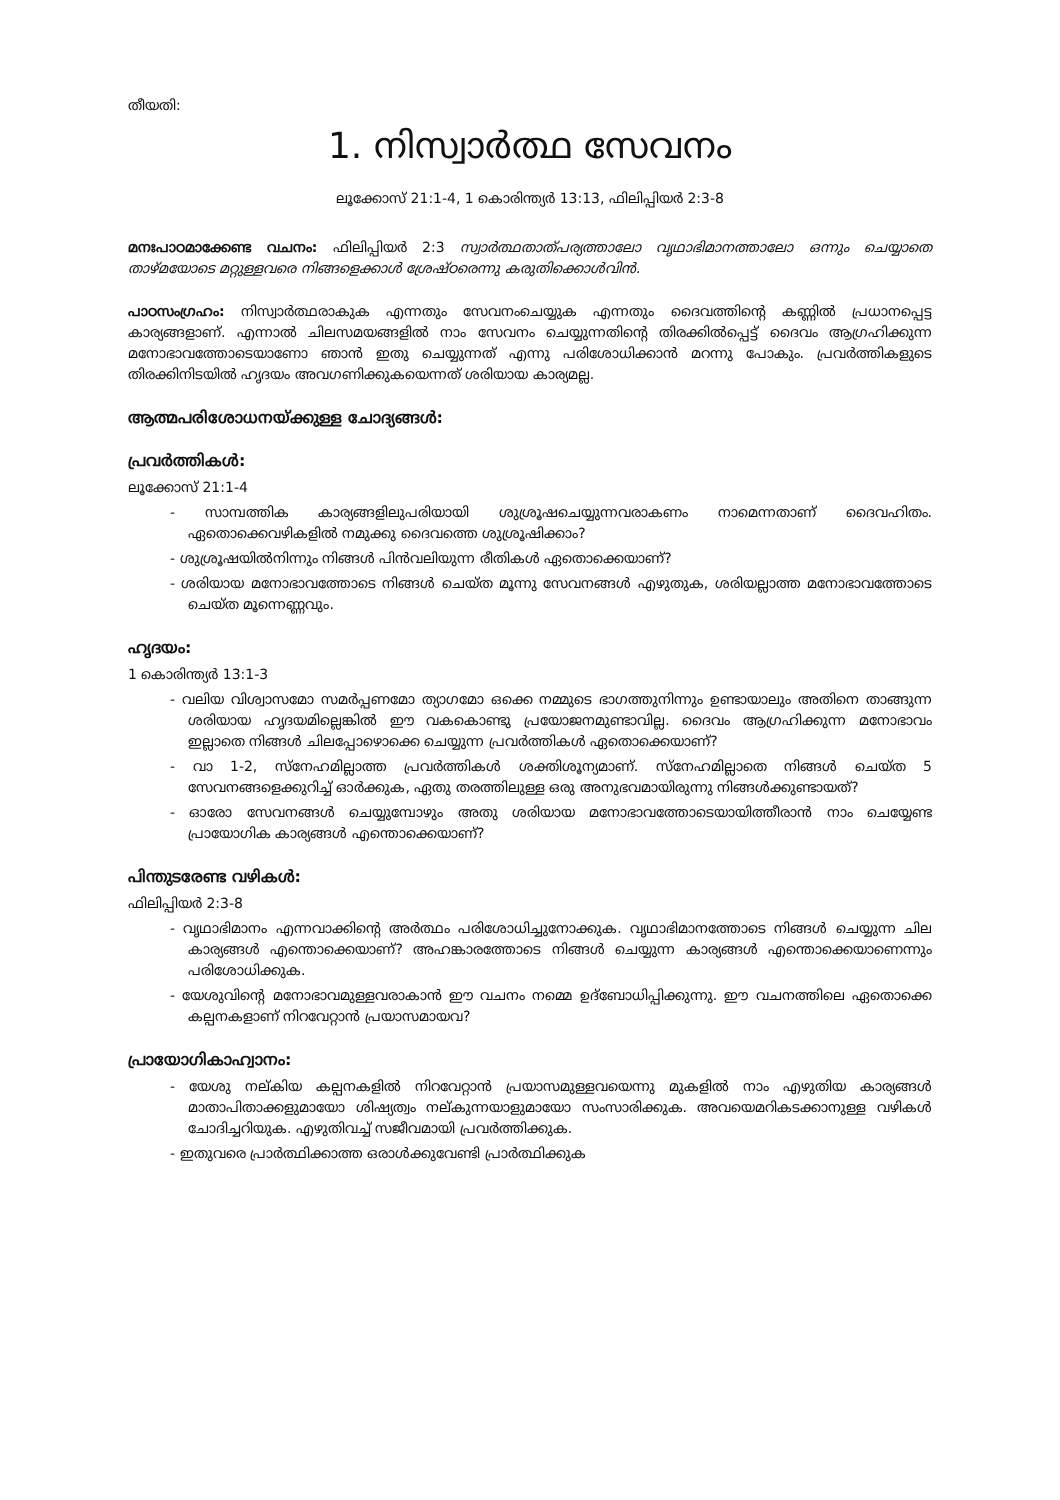തീയതി:
1. നിസ്വാർത്ഥ സേവനം
ലൂക്കോസ് 21:1-4, 1 കൊരിന്ത്യർ 13:13, ഫിലിപ്പിയർ 2:3-8
മനഃപാഠമാക്കേണ്ട വചനം: ഫിലിപ്പിയർ 2:3 സ്വാർത്ഥതാത്പര്യത്താലോ വൃഥാഭിമാനത്താലോ ഒന്നും ചെയ്യാതെ താഴ്മയോടെ മറ്റുള്ളവരെ നിങ്ങളെക്കാൾ ശ്രേഷ്ഠരെന്നു കരുതിക്കൊൾവിൻ.
പാഠസംഗ്രഹം: നിസ്വാർത്ഥരാകുക എന്നതും സേവനംചെയ്യുക എന്നതും ദൈവത്തിന്റെ കണ്ണിൽ പ്രധാനപ്പെട്ട കാര്യങ്ങളാണ്. എന്നാൽ ചിലസമയങ്ങളിൽ നാം സേവനം ചെയ്യുന്നതിന്റെ തിരക്കിൽപ്പെട്ട് ദൈവം ആഗ്രഹിക്കുന്ന മനോഭാവത്തോടെയാണോ ഞാൻ ഇതു ചെയ്യുന്നത് എന്നു പരിശോധിക്കാൻ മറന്നു പോകും. പ്രവർത്തികളുടെ തിരക്കിനിടയിൽ ഹൃദയം അവഗണിക്കുകയെന്നത് ശരിയായ കാര്യമല്ല.
ആത്മപരിശോധനയ്ക്കുള്ള ചോദ്യങ്ങൾ:
പ്രവർത്തികൾ:
ലൂക്കോസ് 21:1-4
- സാമ്പത്തിക കാര്യങ്ങളിലുപരിയായി ശുശ്രൂഷചെയ്യുന്നവരാകണം നാമെന്നതാണ് ദൈവഹിതം. ഏതൊക്കെവഴികളിൽ നമുക്കു ദൈവത്തെ ശുശ്രൂഷിക്കാം?
- ശുശ്രൂഷയിൽനിന്നും നിങ്ങൾ പിൻവലിയുന്ന രീതികൾ ഏതൊക്കെയാണ്?
- ശരിയായ മനോഭാവത്തോടെ നിങ്ങൾ ചെയ്ത മൂന്നു സേവനങ്ങൾ എഴുതുക, ശരിയല്ലാത്ത മനോഭാവത്തോടെ ചെയ്ത മൂന്നെണ്ണവും.
ഹൃദയം:
1 കൊരിന്ത്യർ 13:1-3
- വലിയ വിശ്വാസമോ സമർപ്പണമോ ത്യാഗമോ ഒക്കെ നമ്മുടെ ഭാഗത്തുനിന്നും ഉണ്ടായാലും അതിനെ താങ്ങുന്ന ശരിയായ ഹൃദയമില്ലെങ്കിൽ ഈ വകകൊണ്ടു പ്രയോജനമുണ്ടാവില്ല. ദൈവം ആഗ്രഹിക്കുന്ന മനോഭാവം ഇല്ലാതെ നിങ്ങൾ ചിലപ്പോഴൊക്കെ ചെയ്യുന്ന പ്രവർത്തികൾ ഏതൊക്കെയാണ്?
- വാ 1-2, സ്നേഹമില്ലാത്ത പ്രവർത്തികൾ ശക്തിശൂന്യമാണ്. സ്നേഹമില്ലാതെ നിങ്ങൾ ചെയ്ത 5 സേവനങ്ങളെക്കുറിച്ച് ഓർക്കുക, ഏതു തരത്തിലുള്ള ഒരു അനുഭവമായിരുന്നു നിങ്ങൾക്കുണ്ടായത്?
- ഓരോ സേവനങ്ങൾ ചെയ്യുമ്പോഴും അതു ശരിയായ മനോഭാവത്തോടെയായിത്തീരാൻ നാം ചെയ്യേണ്ട പ്രായോഗിക കാര്യങ്ങൾ എന്തൊക്കെയാണ്?
പിന്തുടരേണ്ട വഴികൾ:
ഫിലിപ്പിയർ 2:3-8
- വൃഥാഭിമാനം എന്നവാക്കിന്റെ അർത്ഥം പരിശോധിച്ചുനോക്കുക. വൃഥാഭിമാനത്തോടെ നിങ്ങൾ ചെയ്യുന്ന ചില കാര്യങ്ങൾ എന്തൊക്കെയാണ്? അഹങ്കാരത്തോടെ നിങ്ങൾ ചെയ്യുന്ന കാര്യങ്ങൾ എന്തൊക്കെയാണെന്നും പരിശോധിക്കുക.
- യേശുവിന്റെ മനോഭാവമുള്ളവരാകാൻ ഈ വചനം നമ്മെ ഉദ്ബോധിപ്പിക്കുന്നു. ഈ വചനത്തിലെ ഏതൊക്കെ കല്പനകളാണ് നിറവേറ്റാൻ പ്രയാസമായവ?
പ്രായോഗികാഹ്വാനം:
- യേശു നല്കിയ കല്പനകളിൽ നിറവേറ്റാൻ പ്രയാസമുള്ളവയെന്നു മുകളിൽ നാം എഴുതിയ കാര്യങ്ങൾ മാതാപിതാക്കളുമായോ ശിഷ്യത്വം നല്കുന്നയാളുമായോ സംസാരിക്കുക. അവയെമറികടക്കാനുള്ള വഴികൾ ചോദിച്ചറിയുക. എഴുതിവച്ച് സജീവമായി പ്രവർത്തിക്കുക.
- ഇതുവരെ പ്രാർത്ഥിക്കാത്ത ഒരാൾക്കുവേണ്ടി പ്രാർത്ഥിക്കുക